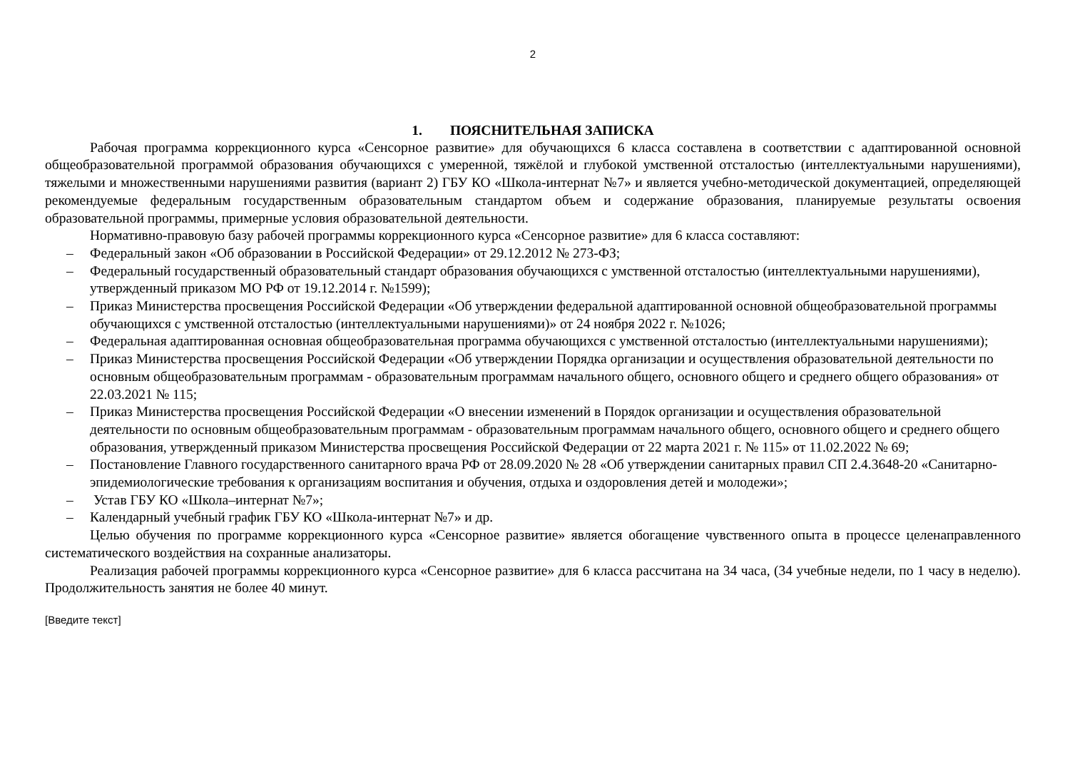2
1. ПОЯСНИТЕЛЬНАЯ ЗАПИСКА
Рабочая программа коррекционного курса «Сенсорное развитие» для обучающихся 6 класса составлена в соответствии с адаптированной основной общеобразовательной программой образования обучающихся с умеренной, тяжёлой и глубокой умственной отсталостью (интеллектуальными нарушениями), тяжелыми и множественными нарушениями развития (вариант 2) ГБУ КО «Школа-интернат №7» и является учебно-методической документацией, определяющей рекомендуемые федеральным государственным образовательным стандартом объем и содержание образования, планируемые результаты освоения образовательной программы, примерные условия образовательной деятельности.
Нормативно-правовую базу рабочей программы коррекционного курса «Сенсорное развитие» для 6 класса составляют:
– Федеральный закон «Об образовании в Российской Федерации» от 29.12.2012 № 273-ФЗ;
– Федеральный государственный образовательный стандарт образования обучающихся с умственной отсталостью (интеллектуальными нарушениями), утвержденный приказом МО РФ от 19.12.2014 г. №1599);
– Приказ Министерства просвещения Российской Федерации «Об утверждении федеральной адаптированной основной общеобразовательной программы обучающихся с умственной отсталостью (интеллектуальными нарушениями)» от 24 ноября 2022 г. №1026;
– Федеральная адаптированная основная общеобразовательная программа обучающихся с умственной отсталостью (интеллектуальными нарушениями);
– Приказ Министерства просвещения Российской Федерации «Об утверждении Порядка организации и осуществления образовательной деятельности по основным общеобразовательным программам - образовательным программам начального общего, основного общего и среднего общего образования» от 22.03.2021 № 115;
– Приказ Министерства просвещения Российской Федерации «О внесении изменений в Порядок организации и осуществления образовательной деятельности по основным общеобразовательным программам - образовательным программам начального общего, основного общего и среднего общего образования, утвержденный приказом Министерства просвещения Российской Федерации от 22 марта 2021 г. № 115» от 11.02.2022 № 69;
– Постановление Главного государственного санитарного врача РФ от 28.09.2020 № 28 «Об утверждении санитарных правил СП 2.4.3648-20 «Санитарно-эпидемиологические требования к организациям воспитания и обучения, отдыха и оздоровления детей и молодежи»;
– Устав ГБУ КО «Школа–интернат №7»;
– Календарный учебный график ГБУ КО «Школа-интернат №7» и др.
Целью обучения по программе коррекционного курса «Сенсорное развитие» является обогащение чувственного опыта в процессе целенаправленного систематического воздействия на сохранные анализаторы.
Реализация рабочей программы коррекционного курса «Сенсорное развитие» для 6 класса рассчитана на 34 часа, (34 учебные недели, по 1 часу в неделю). Продолжительность занятия не более 40 минут.
[Введите текст]